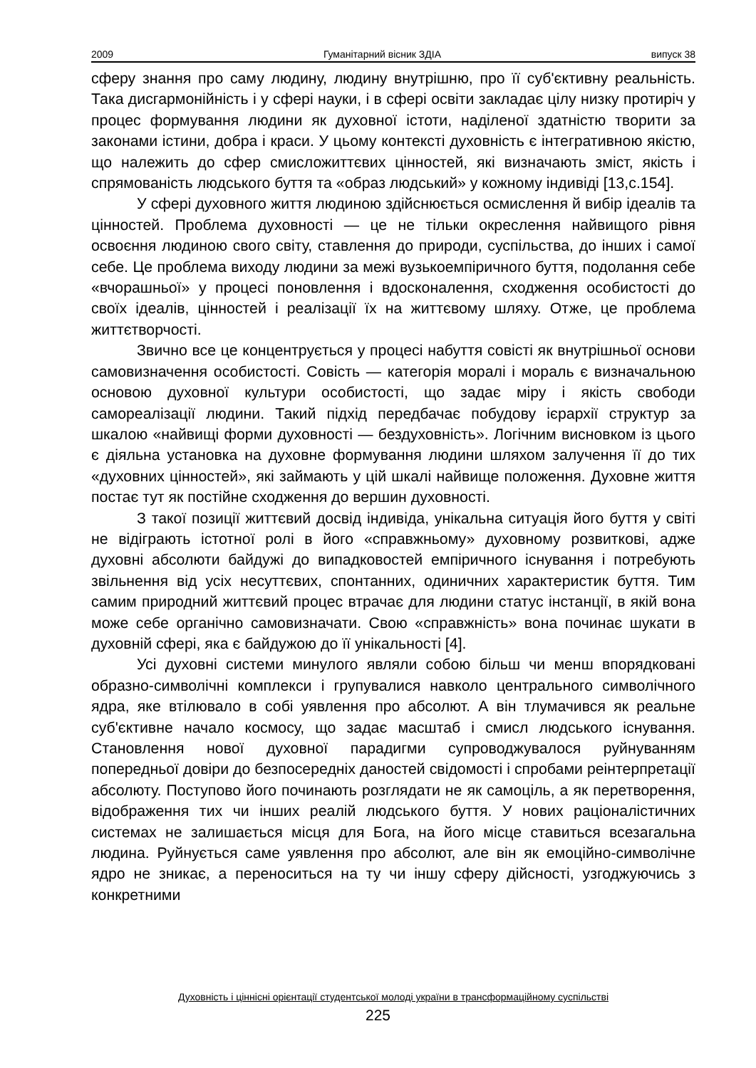2009 Гуманітарний вісник ЗДІА випуск 38
сферу знання про саму людину, людину внутрішню, про її суб'єктивну реальність. Така дисгармонійність і у сфері науки, і в сфері освіти закладає цілу низку протиріч у процес формування людини як духовної істоти, наділеної здатністю творити за законами істини, добра і краси. У цьому контексті духовність є інтегративною якістю, що належить до сфер смисложиттєвих цінностей, які визначають зміст, якість і спрямованість людського буття та «образ людський» у кожному індивіді [13,с.154].
У сфері духовного життя людиною здійснюється осмислення й вибір ідеалів та цінностей. Проблема духовності — це не тільки окреслення найвищого рівня освоєння людиною свого світу, ставлення до природи, суспільства, до інших і самої себе. Це проблема виходу людини за межі вузькоемпіричного буття, подолання себе «вчорашньої» у процесі поновлення і вдосконалення, сходження особистості до своїх ідеалів, цінностей і реалізації їх на життєвому шляху. Отже, це проблема життєтворчості.
Звично все це концентрується у процесі набуття совісті як внутрішньої основи самовизначення особистості. Совість — категорія моралі і мораль є визначальною основою духовної культури особистості, що задає міру і якість свободи самореалізації людини. Такий підхід передбачає побудову ієрархії структур за шкалою «найвищі форми духовності — бездуховність». Логічним висновком із цього є діяльна установка на духовне формування людини шляхом залучення її до тих «духовних цінностей», які займають у цій шкалі найвище положення. Духовне життя постає тут як постійне сходження до вершин духовності.
З такої позиції життєвий досвід індивіда, унікальна ситуація його буття у світі не відіграють істотної ролі в його «справжньому» духовному розвиткові, адже духовні абсолюти байдужі до випадковостей емпіричного існування і потребують звільнення від усіх несуттєвих, спонтанних, одиничних характеристик буття. Тим самим природний життєвий процес втрачає для людини статус інстанції, в якій вона може себе органічно самовизначати. Свою «справжність» вона починає шукати в духовній сфері, яка є байдужою до її унікальності [4].
Усі духовні системи минулого являли собою більш чи менш впорядковані образно-символічні комплекси і групувалися навколо центрального символічного ядра, яке втілювало в собі уявлення про абсолют. А він тлумачився як реальне суб'єктивне начало космосу, що задає масштаб і смисл людського існування. Становлення нової духовної парадигми супроводжувалося руйнуванням попередньої довіри до безпосередніх даностей свідомості і спробами реінтерпретації абсолюту. Поступово його починають розглядати не як самоціль, а як перетворення, відображення тих чи інших реалій людського буття. У нових раціоналістичних системах не залишається місця для Бога, на його місце ставиться всезагальна людина. Руйнується саме уявлення про абсолют, але він як емоційно-символічне ядро не зникає, а переноситься на ту чи іншу сферу дійсності, узгоджуючись з конкретними
Духовність і ціннісні орієнтації студентської молоді україни в трансформаційному суспільстві
225